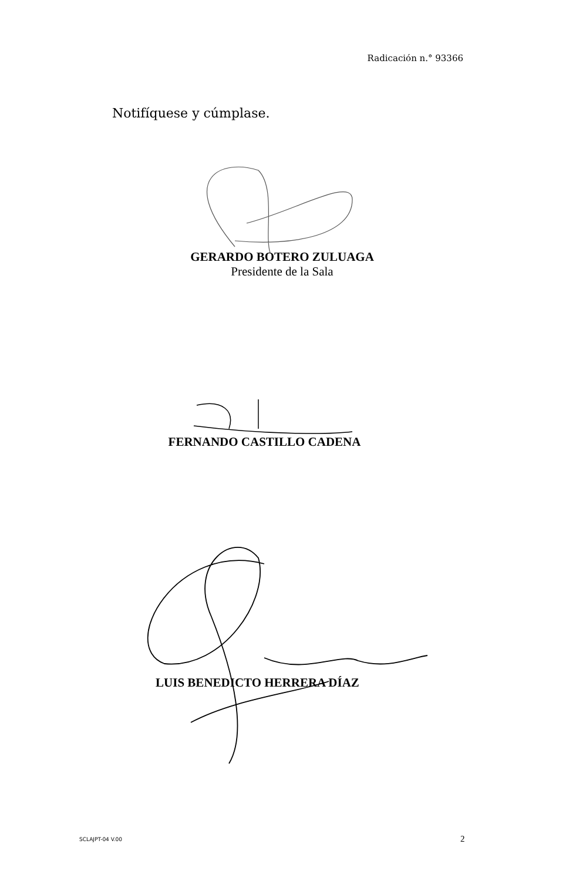Radicación n.° 93366
Notifíquese y cúmplase.
GERARDO BOTERO ZULUAGA
Presidente de la Sala
FERNANDO CASTILLO CADENA
LUIS BENEDICTO HERRERA DÍAZ
SCLAJPT-04 V.00 2